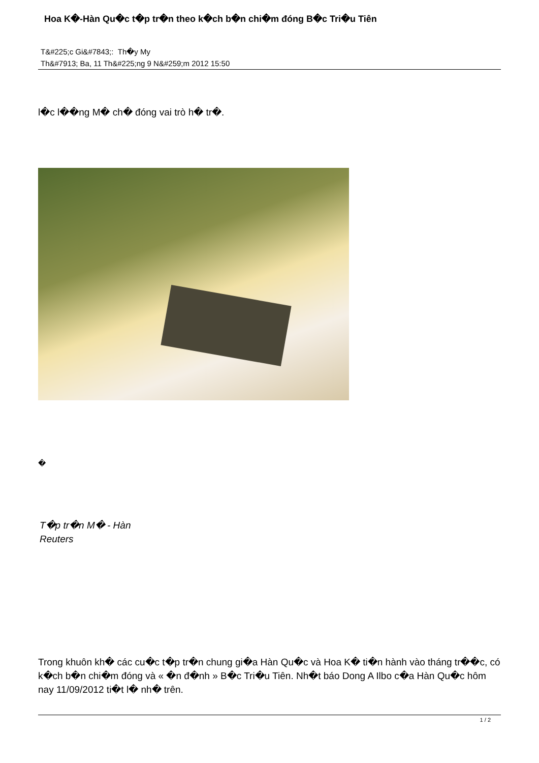Hoa K�-Hàn Qu�c t�p tr�n theo k�ch b�n chi�m đóng B�c Tri�u Tiên
T&#225;c Gi&#7843;: Th�y My
Th&#7913; Ba, 11 Th&#225;ng 9 N&#259;m 2012 15:50
l�c l��ng M� ch� đóng vai trò h� tr�.
�
T�p tr�n M� - Hàn
Reuters
Trong khuôn kh� các cu�c t�p tr�n chung gi�a Hàn Qu�c và Hoa K� ti�n hành vào tháng tr��c, có k�ch b�n chi�m đóng và « �n đ�nh » B�c Tri�u Tiên. Nh�t báo Dong A Ilbo c�a Hàn Qu�c hôm nay 11/09/2012 ti�t l� nh� trên.
1 / 2